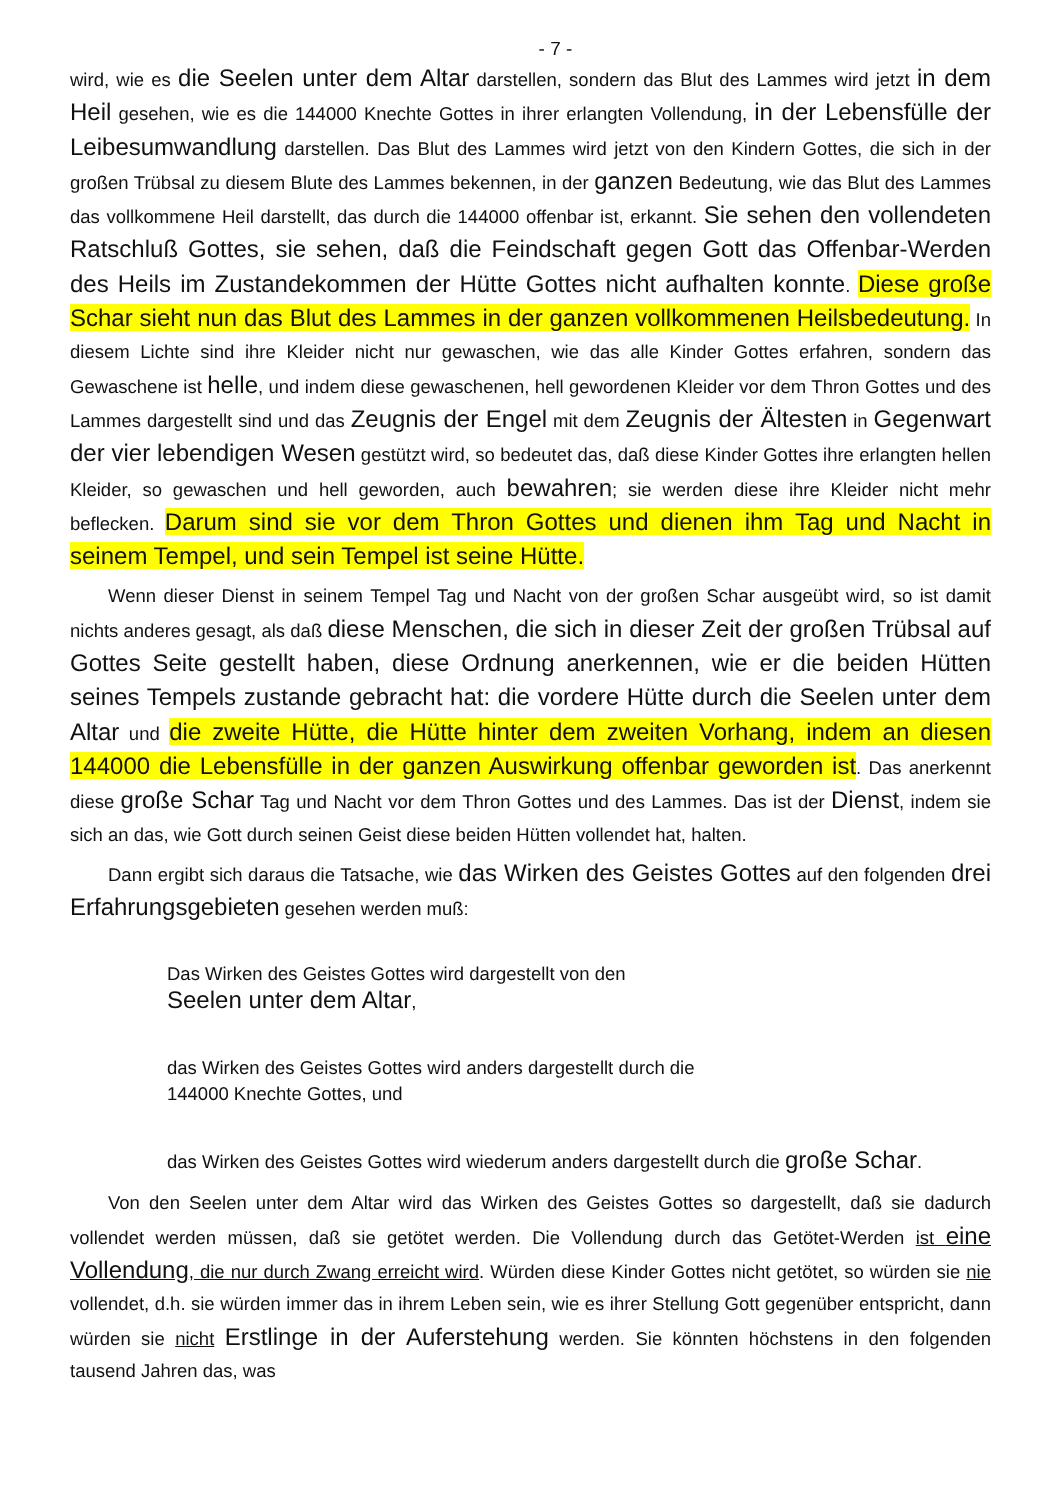- 7 -
wird, wie es die Seelen unter dem Altar darstellen, sondern das Blut des Lammes wird jetzt in dem Heil gesehen, wie es die 144000 Knechte Gottes in ihrer erlangten Vollendung, in der Lebensfülle der Leibesumwandlung darstellen. Das Blut des Lammes wird jetzt von den Kindern Gottes, die sich in der großen Trübsal zu diesem Blute des Lammes bekennen, in der ganzen Bedeutung, wie das Blut des Lammes das vollkommene Heil darstellt, das durch die 144000 offenbar ist, erkannt. Sie sehen den vollendeten Ratschluß Gottes, sie sehen, daß die Feindschaft gegen Gott das Offenbar-Werden des Heils im Zustandekommen der Hütte Gottes nicht aufhalten konnte. Diese große Schar sieht nun das Blut des Lammes in der ganzen vollkommenen Heilsbedeutung. In diesem Lichte sind ihre Kleider nicht nur gewaschen, wie das alle Kinder Gottes erfahren, sondern das Gewaschene ist helle, und indem diese gewaschenen, hell gewordenen Kleider vor dem Thron Gottes und des Lammes dargestellt sind und das Zeugnis der Engel mit dem Zeugnis der Ältesten in Gegenwart der vier lebendigen Wesen gestützt wird, so bedeutet das, daß diese Kinder Gottes ihre erlangten hellen Kleider, so gewaschen und hell geworden, auch bewahren; sie werden diese ihre Kleider nicht mehr beflecken. Darum sind sie vor dem Thron Gottes und dienen ihm Tag und Nacht in seinem Tempel, und sein Tempel ist seine Hütte.
Wenn dieser Dienst in seinem Tempel Tag und Nacht von der großen Schar ausgeübt wird, so ist damit nichts anderes gesagt, als daß diese Menschen, die sich in dieser Zeit der großen Trübsal auf Gottes Seite gestellt haben, diese Ordnung anerkennen, wie er die beiden Hütten seines Tempels zustande gebracht hat: die vordere Hütte durch die Seelen unter dem Altar und die zweite Hütte, die Hütte hinter dem zweiten Vorhang, indem an diesen 144000 die Lebensfülle in der ganzen Auswirkung offenbar geworden ist. Das anerkennt diese große Schar Tag und Nacht vor dem Thron Gottes und des Lammes. Das ist der Dienst, indem sie sich an das, wie Gott durch seinen Geist diese beiden Hütten vollendet hat, halten.
Dann ergibt sich daraus die Tatsache, wie das Wirken des Geistes Gottes auf den folgenden drei Erfahrungsgebieten gesehen werden muß:
Das Wirken des Geistes Gottes wird dargestellt von den
Seelen unter dem Altar,
das Wirken des Geistes Gottes wird anders dargestellt durch die
144000 Knechte Gottes, und
das Wirken des Geistes Gottes wird wiederum anders dargestellt durch die große Schar.
Von den Seelen unter dem Altar wird das Wirken des Geistes Gottes so dargestellt, daß sie dadurch vollendet werden müssen, daß sie getötet werden. Die Vollendung durch das Getötet-Werden ist eine Vollendung, die nur durch Zwang erreicht wird. Würden diese Kinder Gottes nicht getötet, so würden sie nie vollendet, d.h. sie würden immer das in ihrem Leben sein, wie es ihrer Stellung Gott gegenüber entspricht, dann würden sie nicht Erstlinge in der Auferstehung werden. Sie könnten höchstens in den folgenden tausend Jahren das, was